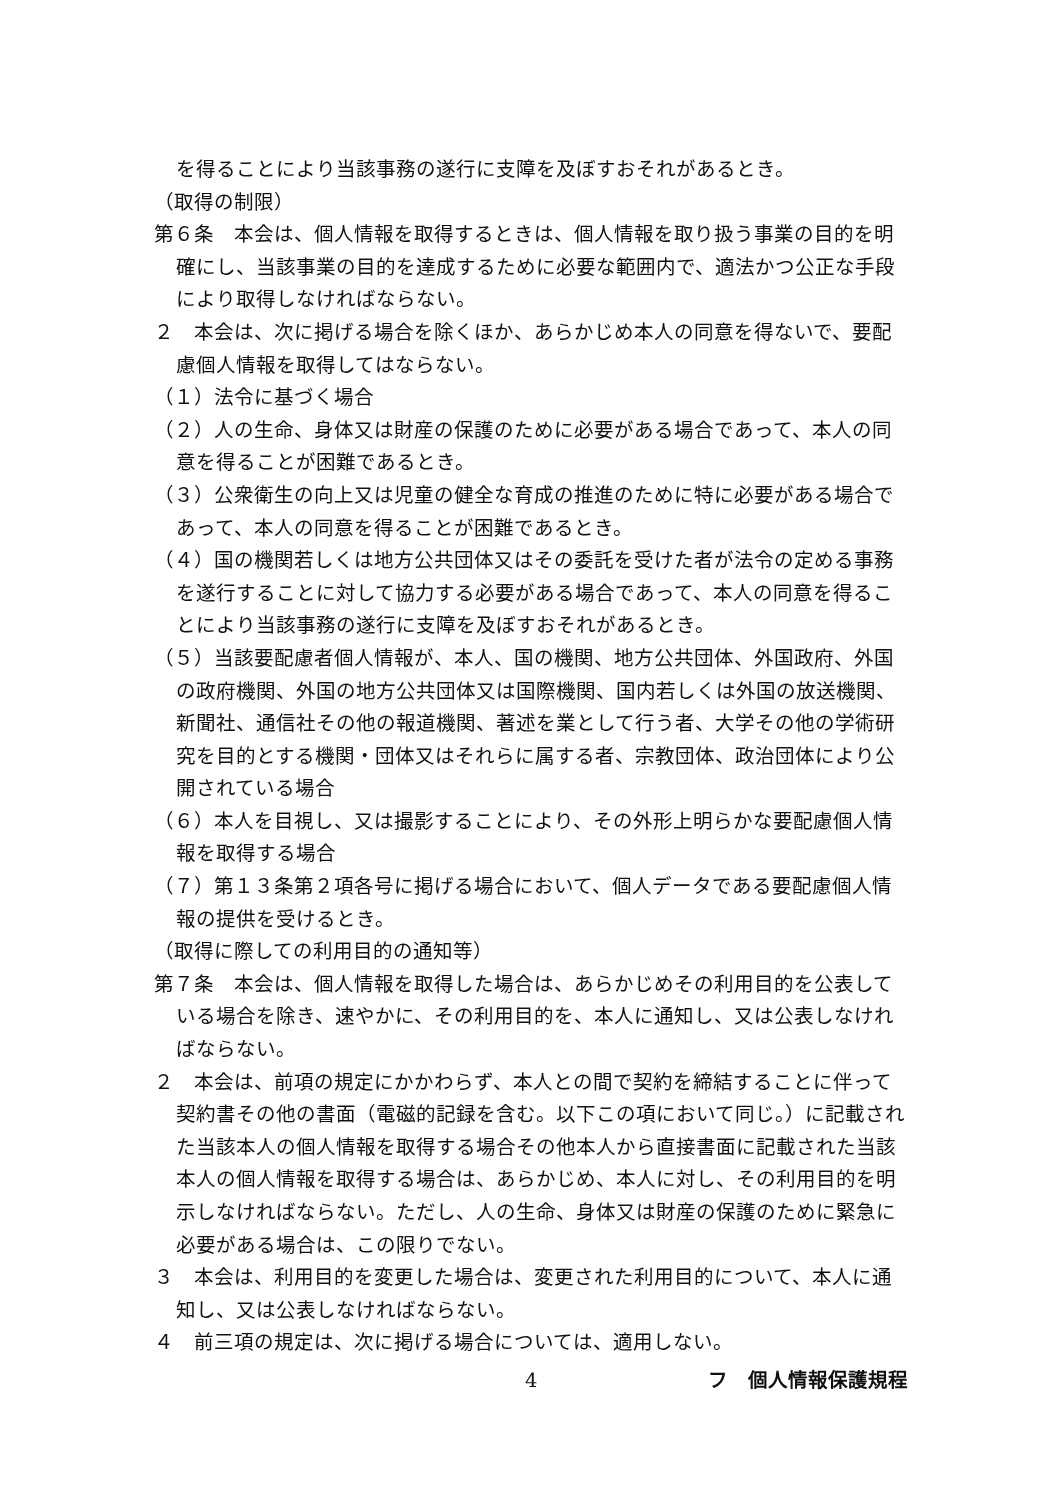を得ることにより当該事務の遂行に支障を及ぼすおそれがあるとき。
（取得の制限）
第６条　本会は、個人情報を取得するときは、個人情報を取り扱う事業の目的を明確にし、当該事業の目的を達成するために必要な範囲内で、適法かつ公正な手段により取得しなければならない。
２　本会は、次に掲げる場合を除くほか、あらかじめ本人の同意を得ないで、要配慮個人情報を取得してはならない。
（１）法令に基づく場合
（２）人の生命、身体又は財産の保護のために必要がある場合であって、本人の同意を得ることが困難であるとき。
（３）公衆衛生の向上又は児童の健全な育成の推進のために特に必要がある場合であって、本人の同意を得ることが困難であるとき。
（４）国の機関若しくは地方公共団体又はその委託を受けた者が法令の定める事務を遂行することに対して協力する必要がある場合であって、本人の同意を得ることにより当該事務の遂行に支障を及ぼすおそれがあるとき。
（５）当該要配慮者個人情報が、本人、国の機関、地方公共団体、外国政府、外国の政府機関、外国の地方公共団体又は国際機関、国内若しくは外国の放送機関、新聞社、通信社その他の報道機関、著述を業として行う者、大学その他の学術研究を目的とする機関・団体又はそれらに属する者、宗教団体、政治団体により公開されている場合
（６）本人を目視し、又は撮影することにより、その外形上明らかな要配慮個人情報を取得する場合
（７）第１３条第２項各号に掲げる場合において、個人データである要配慮個人情報の提供を受けるとき。
（取得に際しての利用目的の通知等）
第７条　本会は、個人情報を取得した場合は、あらかじめその利用目的を公表している場合を除き、速やかに、その利用目的を、本人に通知し、又は公表しなければならない。
２　本会は、前項の規定にかかわらず、本人との間で契約を締結することに伴って契約書その他の書面（電磁的記録を含む。以下この項において同じ。）に記載された当該本人の個人情報を取得する場合その他本人から直接書面に記載された当該本人の個人情報を取得する場合は、あらかじめ、本人に対し、その利用目的を明示しなければならない。ただし、人の生命、身体又は財産の保護のために緊急に必要がある場合は、この限りでない。
３　本会は、利用目的を変更した場合は、変更された利用目的について、本人に通知し、又は公表しなければならない。
４　前三項の規定は、次に掲げる場合については、適用しない。
4 フ　個人情報保護規程